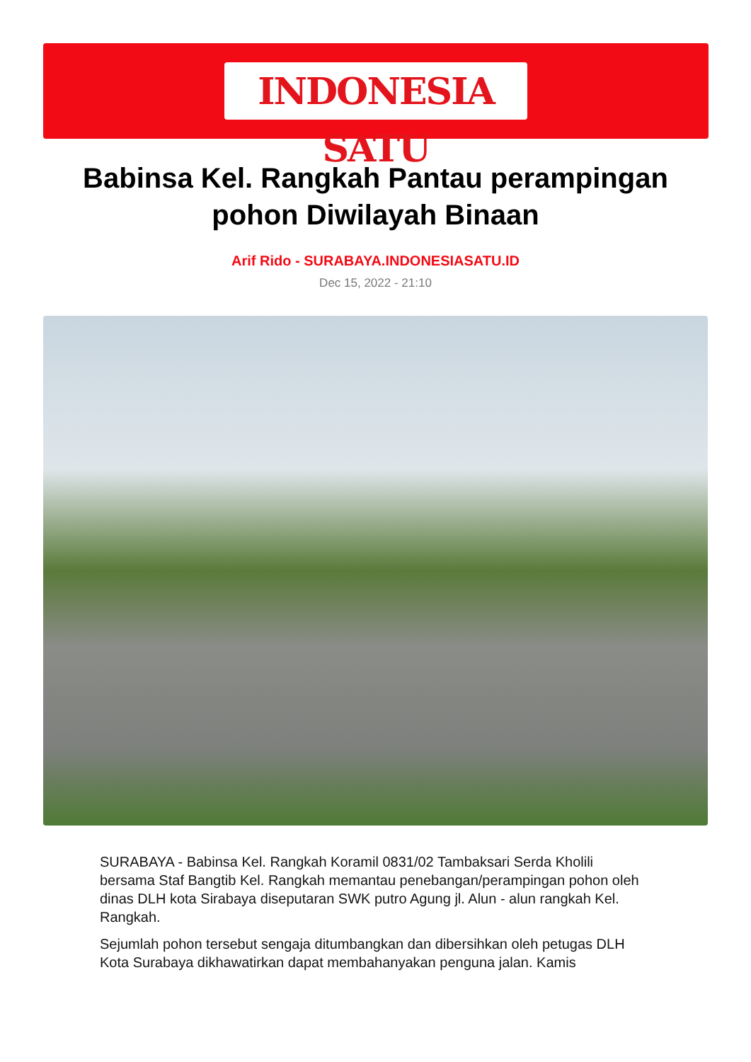INDONESIA SATU
Babinsa Kel. Rangkah Pantau perampingan pohon Diwilayah Binaan
Arif Rido - SURABAYA.INDONESIASATU.ID
Dec 15, 2022 - 21:10
SURABAYA - Babinsa Kel. Rangkah Koramil 0831/02 Tambaksari Serda Kholili bersama Staf Bangtib Kel. Rangkah memantau penebangan/perampingan pohon oleh dinas DLH kota Sirabaya diseputaran SWK putro Agung jl. Alun - alun rangkah Kel. Rangkah.
Sejumlah pohon tersebut sengaja ditumbangkan dan dibersihkan oleh petugas DLH Kota Surabaya dikhawatirkan dapat membahanyakan penguna jalan. Kamis